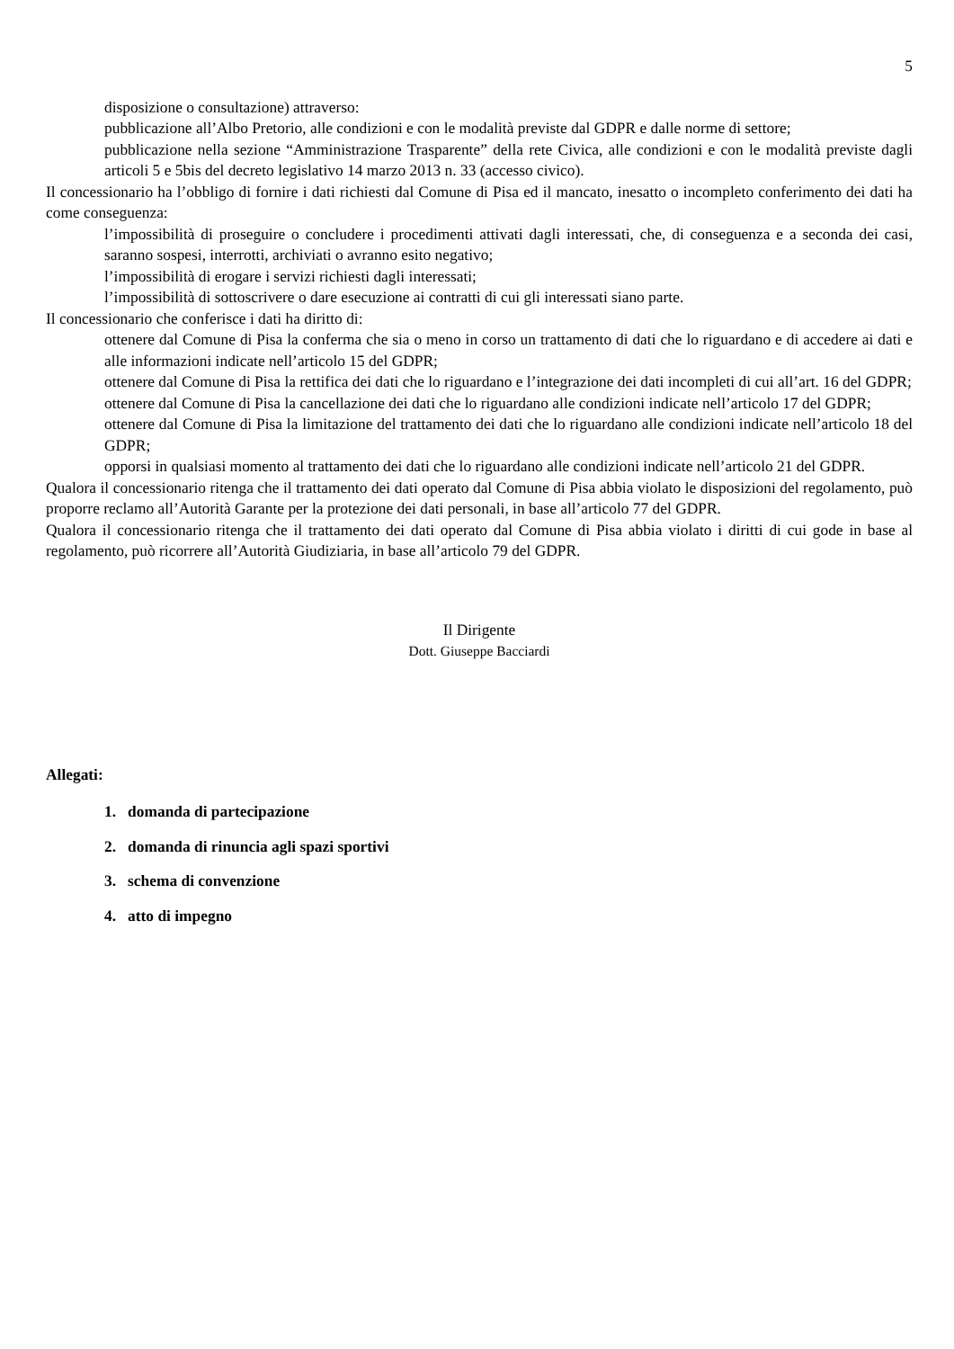5
disposizione o consultazione) attraverso:
pubblicazione all’Albo Pretorio, alle condizioni e con le modalità previste dal GDPR e dalle norme di settore;
pubblicazione nella sezione “Amministrazione Trasparente” della rete Civica, alle condizioni e con le modalità previste dagli articoli 5 e 5bis del decreto legislativo 14 marzo 2013 n. 33 (accesso civico).
Il concessionario ha l’obbligo di fornire i dati richiesti dal Comune di Pisa ed il mancato, inesatto o incompleto conferimento dei dati ha come conseguenza:
l’impossibilità di proseguire o concludere i procedimenti attivati dagli interessati, che, di conseguenza e a seconda dei casi, saranno sospesi, interrotti, archiviati o avranno esito negativo;
l’impossibilità di erogare i servizi richiesti dagli interessati;
l’impossibilità di sottoscrivere o dare esecuzione ai contratti di cui gli interessati siano parte.
Il concessionario che conferisce i dati ha diritto di:
ottenere dal Comune di Pisa la conferma che sia o meno in corso un trattamento di dati che lo riguardano e di accedere ai dati e alle informazioni indicate nell’articolo 15 del GDPR;
ottenere dal Comune di Pisa la rettifica dei dati che lo riguardano e l’integrazione dei dati incompleti di cui all’art. 16 del GDPR;
ottenere dal Comune di Pisa la cancellazione dei dati che lo riguardano alle condizioni indicate nell’articolo 17 del GDPR;
ottenere dal Comune di Pisa la limitazione del trattamento dei dati che lo riguardano alle condizioni indicate nell’articolo 18 del GDPR;
opporsi in qualsiasi momento al trattamento dei dati che lo riguardano alle condizioni indicate nell’articolo 21 del GDPR.
Qualora il concessionario ritenga che il trattamento dei dati operato dal Comune di Pisa abbia violato le disposizioni del regolamento, può proporre reclamo all’Autorità Garante per la protezione dei dati personali, in base all’articolo 77 del GDPR.
Qualora il concessionario ritenga che il trattamento dei dati operato dal Comune di Pisa abbia violato i diritti di cui gode in base al regolamento, può ricorrere all’Autorità Giudiziaria, in base all’articolo 79 del GDPR.
Il Dirigente
Dott. Giuseppe Bacciardi
Allegati:
1. domanda di partecipazione
2. domanda di rinuncia agli spazi sportivi
3. schema di convenzione
4. atto di impegno